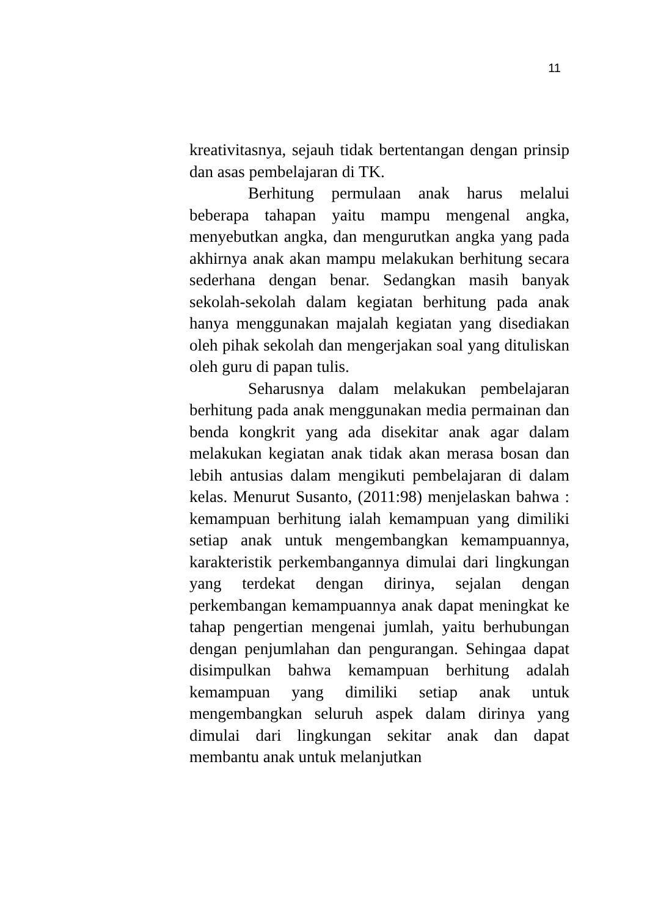11
kreativitasnya, sejauh tidak bertentangan dengan prinsip dan asas pembelajaran di TK.
Berhitung permulaan anak harus melalui beberapa tahapan yaitu mampu mengenal angka, menyebutkan angka, dan mengurutkan angka yang pada akhirnya anak akan mampu melakukan berhitung secara sederhana dengan benar. Sedangkan masih banyak sekolah-sekolah dalam kegiatan berhitung pada anak hanya menggunakan majalah kegiatan yang disediakan oleh pihak sekolah dan mengerjakan soal yang dituliskan oleh guru di papan tulis.
Seharusnya dalam melakukan pembelajaran berhitung pada anak menggunakan media permainan dan benda kongkrit yang ada disekitar anak agar dalam melakukan kegiatan anak tidak akan merasa bosan dan lebih antusias dalam mengikuti pembelajaran di dalam kelas. Menurut Susanto, (2011:98) menjelaskan bahwa : kemampuan berhitung ialah kemampuan yang dimiliki setiap anak untuk mengembangkan kemampuannya, karakteristik perkembangannya dimulai dari lingkungan yang terdekat dengan dirinya, sejalan dengan perkembangan kemampuannya anak dapat meningkat ke tahap pengertian mengenai jumlah, yaitu berhubungan dengan penjumlahan dan pengurangan. Sehingaa dapat disimpulkan bahwa kemampuan berhitung adalah kemampuan yang dimiliki setiap anak untuk mengembangkan seluruh aspek dalam dirinya yang dimulai dari lingkungan sekitar anak dan dapat membantu anak untuk melanjutkan